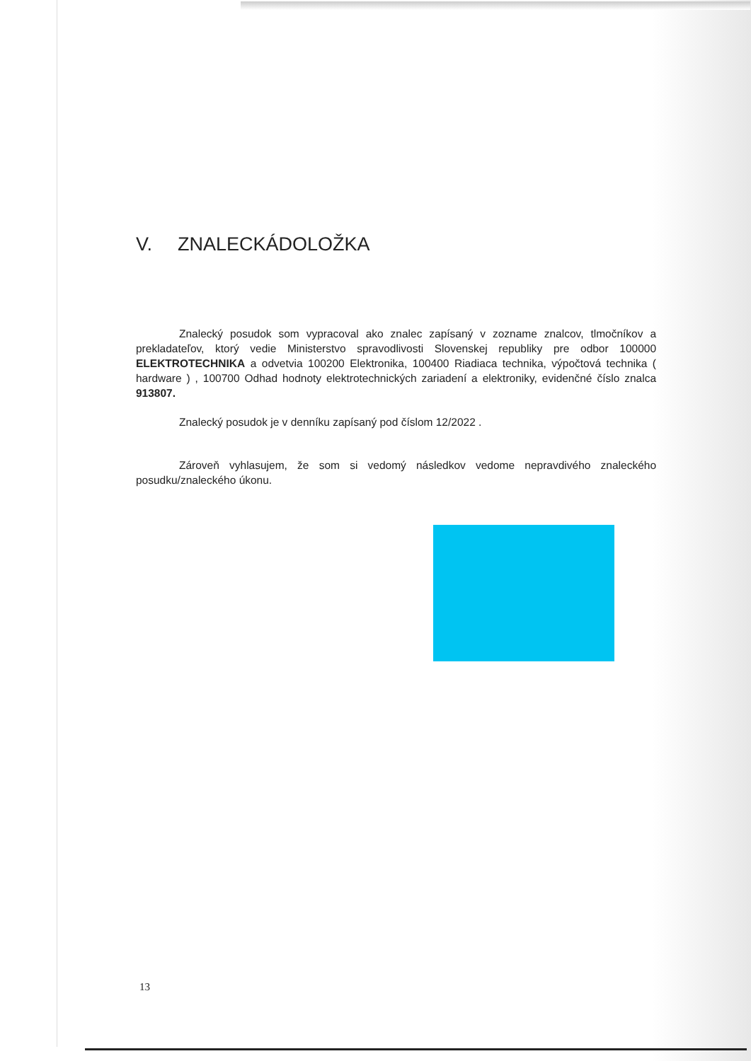V. ZNALECKÁDOLOŽKA
Znalecký posudok som vypracoval ako znalec zapísaný v zozname znalcov, tlmočníkov a prekladateľov, ktorý vedie Ministerstvo spravodlivosti Slovenskej republiky pre odbor 100000 ELEKTROTECHNIKA a odvetvia 100200 Elektronika, 100400 Riadiaca technika, výpočtová technika ( hardware ) , 100700 Odhad hodnoty elektrotechnických zariadení a elektroniky, evidenčné číslo znalca 913807.
Znalecký posudok je v denníku zapísaný pod číslom 12/2022 .
Zároveň vyhlasujem, že som si vedomý následkov vedome nepravdivého znaleckého posudku/znaleckého úkonu.
13